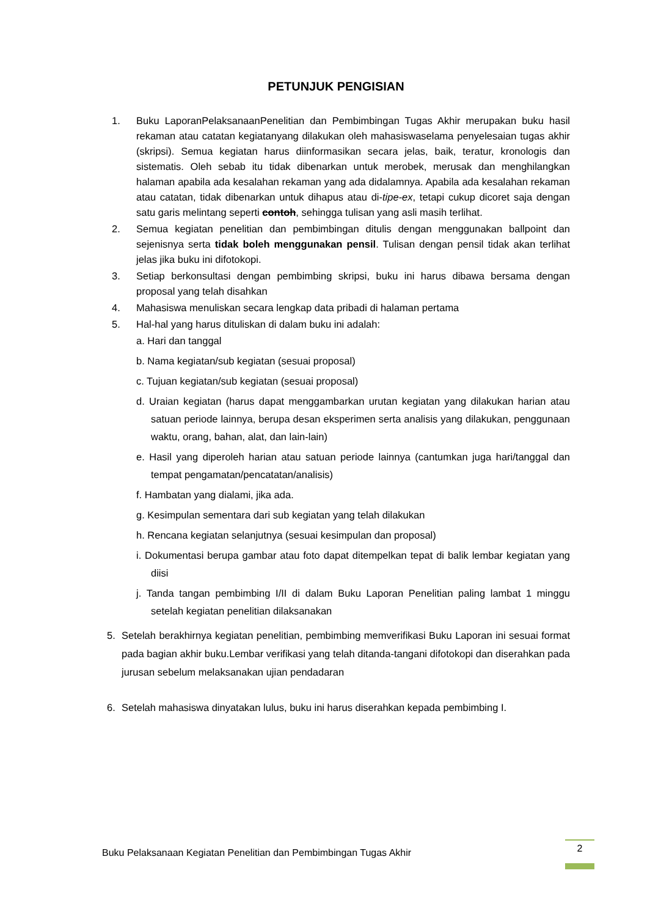PETUNJUK PENGISIAN
1. Buku LaporanPelaksanaanPenelitian dan Pembimbingan Tugas Akhir merupakan buku hasil rekaman atau catatan kegiatanyang dilakukan oleh mahasiswaselama penyelesaian tugas akhir (skripsi). Semua kegiatan harus diinformasikan secara jelas, baik, teratur, kronologis dan sistematis. Oleh sebab itu tidak dibenarkan untuk merobek, merusak dan menghilangkan halaman apabila ada kesalahan rekaman yang ada didalamnya. Apabila ada kesalahan rekaman atau catatan, tidak dibenarkan untuk dihapus atau di-tipe-ex, tetapi cukup dicoret saja dengan satu garis melintang seperti contoh, sehingga tulisan yang asli masih terlihat.
2. Semua kegiatan penelitian dan pembimbingan ditulis dengan menggunakan ballpoint dan sejenisnya serta tidak boleh menggunakan pensil. Tulisan dengan pensil tidak akan terlihat jelas jika buku ini difotokopi.
3. Setiap berkonsultasi dengan pembimbing skripsi, buku ini harus dibawa bersama dengan proposal yang telah disahkan
4. Mahasiswa menuliskan secara lengkap data pribadi di halaman pertama
5. Hal-hal yang harus dituliskan di dalam buku ini adalah:
a. Hari dan tanggal
b. Nama kegiatan/sub kegiatan (sesuai proposal)
c. Tujuan kegiatan/sub kegiatan (sesuai proposal)
d. Uraian kegiatan (harus dapat menggambarkan urutan kegiatan yang dilakukan harian atau satuan periode lainnya, berupa desan eksperimen serta analisis yang dilakukan, penggunaan waktu, orang, bahan, alat, dan lain-lain)
e. Hasil yang diperoleh harian atau satuan periode lainnya (cantumkan juga hari/tanggal dan tempat pengamatan/pencatatan/analisis)
f. Hambatan yang dialami, jika ada.
g. Kesimpulan sementara dari sub kegiatan yang telah dilakukan
h. Rencana kegiatan selanjutnya (sesuai kesimpulan dan proposal)
i. Dokumentasi berupa gambar atau foto dapat ditempelkan tepat di balik lembar kegiatan yang diisi
j. Tanda tangan pembimbing I/II di dalam Buku Laporan Penelitian paling lambat 1 minggu setelah kegiatan penelitian dilaksanakan
5. Setelah berakhirnya kegiatan penelitian, pembimbing memverifikasi Buku Laporan ini sesuai format pada bagian akhir buku.Lembar verifikasi yang telah ditanda-tangani difotokopi dan diserahkan pada jurusan sebelum melaksanakan ujian pendadaran
6. Setelah mahasiswa dinyatakan lulus, buku ini harus diserahkan kepada pembimbing I.
Buku Pelaksanaan Kegiatan Penelitian dan Pembimbingan Tugas Akhir
2